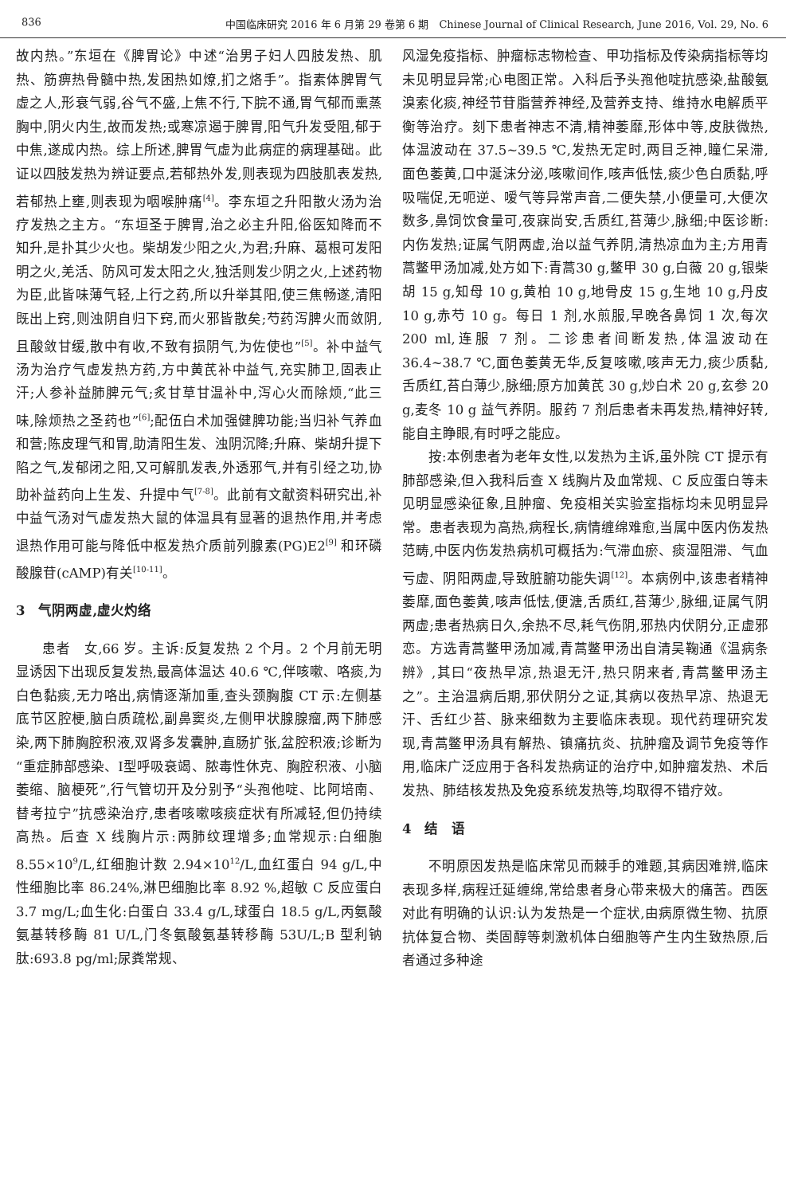836 中国临床研究 2016 年 6 月第 29 卷第 6 期　Chinese Journal of Clinical Research, June 2016, Vol. 29, No. 6
故内热。”东垣在《脾胃论》中述“治男子妇人四肢发热、肌热、筋痹热骨髓中热,发困热如燎,扪之烙手”。指素体脾胃气虚之人,形衰气弱,谷气不盛,上焦不行,下脘不通,胃气郁而熏蒸胸中,阴火内生,故而发热;或寒凉遏于脾胃,阳气升发受阻,郁于中焦,遂成内热。综上所述,脾胃气虚为此病症的病理基础。此证以四肢发热为辨证要点,若郁热外发,则表现为四肢肌表发热,若郁热上壅,则表现为咽喉肿痛<sup>[4]</sup>。李东垣之升阳散火汤为治疗发热之主方。“东垣圣于脾胃,治之必主升阳,俗医知降而不知升,是扑其少火也。柴胡发少阳之火,为君;升麻、葛根可发阳明之火,羌活、防风可发太阳之火,独活则发少阴之火,上述药物为臣,此皆味薄气轻,上行之药,所以升举其阳,使三焦畅遂,清阳既出上窍,则浊阴自归下窍,而火邪皆散矣;芍药泻脾火而敛阴,且酸敛甘缓,散中有收,不致有损阴气,为佐使也”<sup>[5]</sup>。补中益气汤为治疗气虚发热方药,方中黄芪补中益气,充实肺卫,固表止汗;人参补益肺脾元气;炙甘草甘温补中,泻心火而除烦,“此三味,除烦热之圣药也”<sup>[6]</sup>;配伍白术加强健脾功能;当归补气养血和营;陈皮理气和胃,助清阳生发、浊阴沉降;升麻、柴胡升提下陷之气,发郁闭之阳,又可解肌发表,外透邪气,并有引经之功,协助补益药向上生发、升提中气<sup>[7-8]</sup>。此前有文献资料研究出,补中益气汤对气虚发热大鼠的体温具有显著的退热作用,并考虑退热作用可能与降低中枢发热介质前列腺素(PG)E2<sup>[9]</sup> 和环磷酸腺苷(cAMP)有关<sup>[10-11]</sup>。
3　气阴两虚,虚火灼络
患者　女,66 岁。主诉:反复发热 2 个月。2 个月前无明显诱因下出现反复发热,最高体温达 40.6 ℃,伴咳嗽、咯痰,为白色黏痰,无力咯出,病情逐渐加重,查头颈胸腹 CT 示:左侧基底节区腔梗,脑白质疏松,副鼻窦炎,左侧甲状腺腺瘤,两下肺感染,两下肺胸腔积液,双肾多发囊肿,直肠扩张,盆腔积液;诊断为“重症肺部感染、Ⅰ型呼吸衰竭、脓毒性休克、胸腔积液、小脑萎缩、脑梗死”,行气管切开及分别予“头孢他啶、比阿培南、替考拉宁”抗感染治疗,患者咳嗽咳痰症状有所减轻,但仍持续高热。后查 X 线胸片示:两肺纹理增多;血常规示:白细胞 8.55×10<sup>9</sup>/L,红细胞计数 2.94×10<sup>12</sup>/L,血红蛋白 94 g/L,中性细胞比率 86.24%,淋巴细胞比率 8.92 %,超敏 C 反应蛋白 3.7 mg/L;血生化:白蛋白 33.4 g/L,球蛋白 18.5 g/L,丙氨酸氨基转移酶 81 U/L,门冬氨酸氨基转移酶 53U/L;B 型利钠肽:693.8 pg/ml;尿粪常规、
风湿免疫指标、肿瘤标志物检查、甲功指标及传染病指标等均未见明显异常;心电图正常。入科后予头孢他啶抗感染,盐酸氨溴索化痰,神经节苷脂营养神经,及营养支持、维持水电解质平衡等治疗。刻下患者神志不清,精神萎靡,形体中等,皮肤微热,体温波动在 37.5~39.5 ℃,发热无定时,两目乏神,瞳仁呆滞,面色萎黄,口中涎沫分泌,咳嗽间作,咳声低怯,痰少色白质黏,呼吸喘促,无呃逆、嗳气等异常声音,二便失禁,小便量可,大便次数多,鼻饲饮食量可,夜寐尚安,舌质红,苔薄少,脉细;中医诊断:内伤发热;证属气阴两虚,治以益气养阴,清热凉血为主;方用青蒿鳖甲汤加减,处方如下:青蒿30 g,鳖甲 30 g,白薇 20 g,银柴胡 15 g,知母 10 g,黄柏 10 g,地骨皮 15 g,生地 10 g,丹皮 10 g,赤芍 10 g。每日 1 剂,水煎服,早晚各鼻饲 1 次,每次 200 ml,连服 7 剂。二诊患者间断发热,体温波动在 36.4~38.7 ℃,面色萎黄无华,反复咳嗽,咳声无力,痰少质黏,舌质红,苔白薄少,脉细;原方加黄芪 30 g,炒白术 20 g,玄参 20 g,麦冬 10 g 益气养阴。服药 7 剂后患者未再发热,精神好转,能自主睁眼,有时呼之能应。
按:本例患者为老年女性,以发热为主诉,虽外院 CT 提示有肺部感染,但入我科后查 X 线胸片及血常规、C 反应蛋白等未见明显感染征象,且肿瘤、免疫相关实验室指标均未见明显异常。患者表现为高热,病程长,病情缠绵难愈,当属中医内伤发热范畴,中医内伤发热病机可概括为:气滞血瘀、痰湿阻滞、气血亏虚、阴阳两虚,导致脏腑功能失调<sup>[12]</sup>。本病例中,该患者精神萎靡,面色萎黄,咳声低怯,便溏,舌质红,苔薄少,脉细,证属气阴两虚;患者热病日久,余热不尽,耗气伤阴,邪热内伏阴分,正虚邪恋。方选青蒿鳖甲汤加减,青蒿鳖甲汤出自清吴鞠通《温病条辨》,其曰“夜热早凉,热退无汗,热只阴来者,青蒿鳖甲汤主之”。主治温病后期,邪伏阴分之证,其病以夜热早凉、热退无汗、舌红少苔、脉来细数为主要临床表现。现代药理研究发现,青蒿鳖甲汤具有解热、镇痛抗炎、抗肿瘤及调节免疫等作用,临床广泛应用于各科发热病证的治疗中,如肿瘤发热、术后发热、肺结核发热及免疫系统发热等,均取得不错疗效。
4　结　语
不明原因发热是临床常见而棘手的难题,其病因难辨,临床表现多样,病程迁延缠绵,常给患者身心带来极大的痛苦。西医对此有明确的认识:认为发热是一个症状,由病原微生物、抗原抗体复合物、类固醇等刺激机体白细胞等产生内生致热原,后者通过多种途